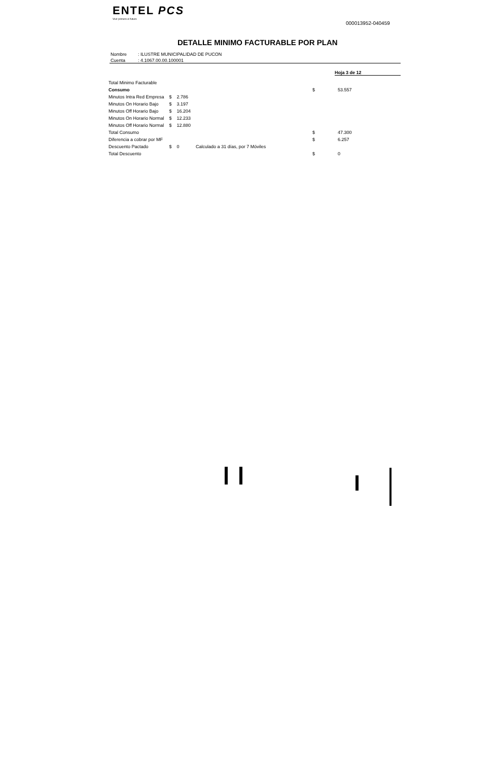ENTEL PCS
Vivir primero el futuro
000013952-040459
DETALLE MINIMO FACTURABLE POR PLAN
| Nombre | : ILUSTRE MUNICIPALIDAD DE PUCON |
| Cuenta | : 4.1067.00.00.100001 |
Hoja 3 de 12
| Total Minimo Facturable | | | | | |
| Consumo | | | | $ | 53.557 |
| Minutos Intra Red Empresa | $ | 2.786 | | | |
| Minutos On Horario Bajo | $ | 3.197 | | | |
| Minutos Off Horario Bajo | $ | 16.204 | | | |
| Minutos On Horario Normal | $ | 12.233 | | | |
| Minutos Off Horario Normal | $ | 12.880 | | | |
| Total Consumo | | | | $ | 47.300 |
| Diferencia a cobrar por MF | | | | $ | 6.257 |
| Descuento Pactado | $ | 0 | Calculado a 31 días, por 7 Móviles | | |
| Total Descuento | | | | $ | 0 |